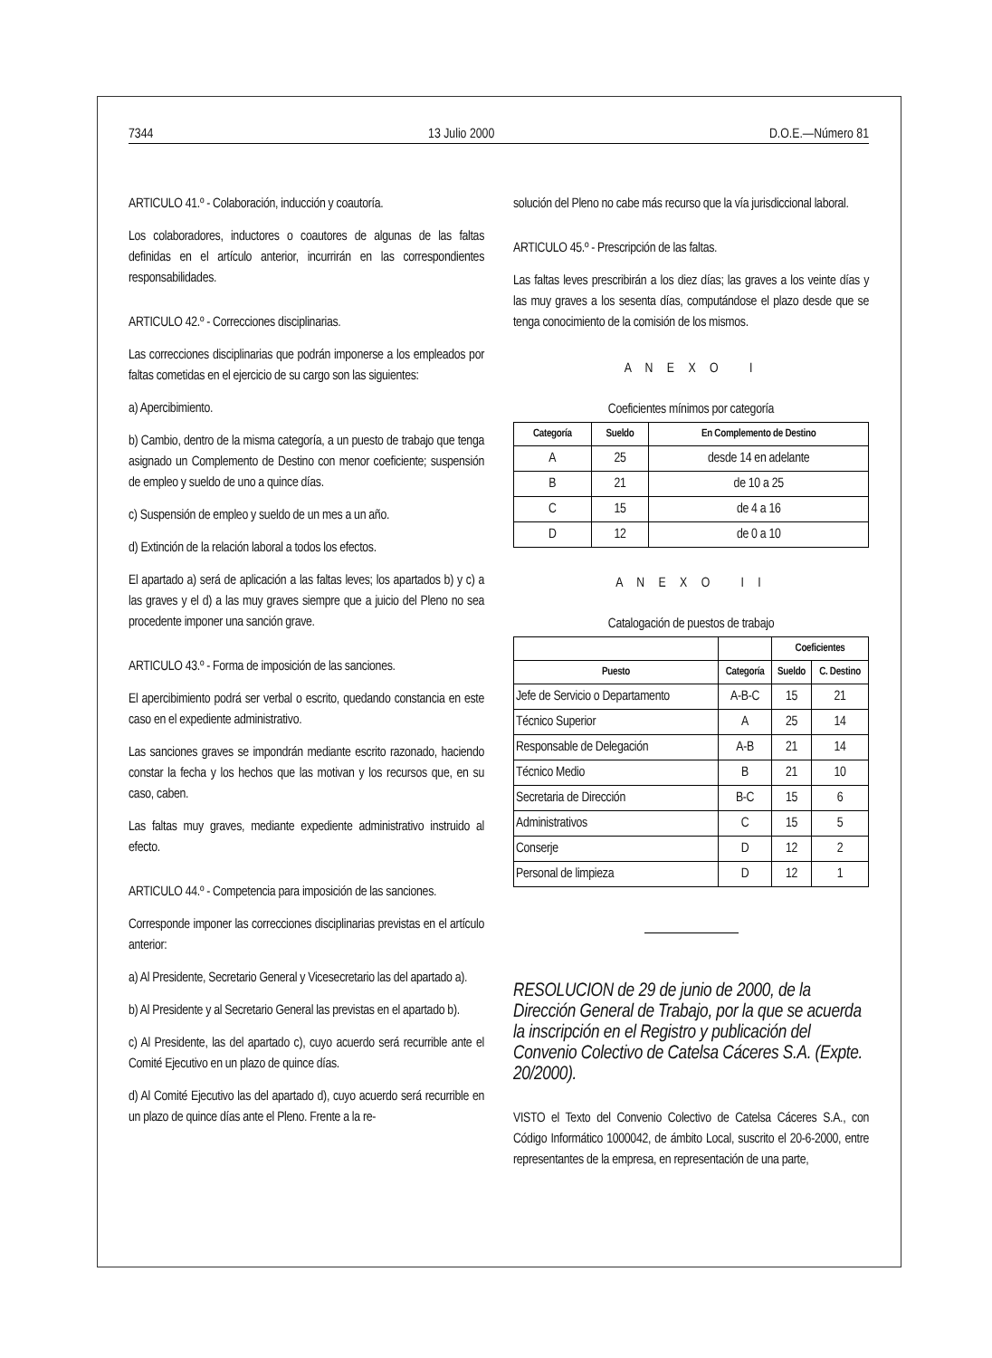7344 13 Julio 2000 D.O.E.—Número 81
ARTICULO 41.º - Colaboración, inducción y coautoría.
Los colaboradores, inductores o coautores de algunas de las faltas definidas en el artículo anterior, incurrirán en las correspondientes responsabilidades.
ARTICULO 42.º - Correcciones disciplinarias.
Las correcciones disciplinarias que podrán imponerse a los empleados por faltas cometidas en el ejercicio de su cargo son las siguientes:
a) Apercibimiento.
b) Cambio, dentro de la misma categoría, a un puesto de trabajo que tenga asignado un Complemento de Destino con menor coeficiente; suspensión de empleo y sueldo de uno a quince días.
c) Suspensión de empleo y sueldo de un mes a un año.
d) Extinción de la relación laboral a todos los efectos.
El apartado a) será de aplicación a las faltas leves; los apartados b) y c) a las graves y el d) a las muy graves siempre que a juicio del Pleno no sea procedente imponer una sanción grave.
ARTICULO 43.º - Forma de imposición de las sanciones.
El apercibimiento podrá ser verbal o escrito, quedando constancia en este caso en el expediente administrativo.
Las sanciones graves se impondrán mediante escrito razonado, haciendo constar la fecha y los hechos que las motivan y los recursos que, en su caso, caben.
Las faltas muy graves, mediante expediente administrativo instruido al efecto.
ARTICULO 44.º - Competencia para imposición de las sanciones.
Corresponde imponer las correcciones disciplinarias previstas en el artículo anterior:
a) Al Presidente, Secretario General y Vicesecretario las del apartado a).
b) Al Presidente y al Secretario General las previstas en el apartado b).
c) Al Presidente, las del apartado c), cuyo acuerdo será recurrible ante el Comité Ejecutivo en un plazo de quince días.
d) Al Comité Ejecutivo las del apartado d), cuyo acuerdo será recurrible en un plazo de quince días ante el Pleno. Frente a la re-
solución del Pleno no cabe más recurso que la vía jurisdiccional laboral.
ARTICULO 45.º - Prescripción de las faltas.
Las faltas leves prescribirán a los diez días; las graves a los veinte días y las muy graves a los sesenta días, computándose el plazo desde que se tenga conocimiento de la comisión de los mismos.
A N E X O I
Coeficientes mínimos por categoría
| Categoría | Sueldo | En Complemento de Destino |
| --- | --- | --- |
| A | 25 | desde 14 en adelante |
| B | 21 | de 10 a 25 |
| C | 15 | de 4 a 16 |
| D | 12 | de 0 a 10 |
A N E X O I I
Catalogación de puestos de trabajo
| | | Coeficientes | |
| --- | --- | --- | --- |
| Puesto | Categoría | Sueldo | C. Destino |
| Jefe de Servicio o Departamento | A-B-C | 15 | 21 |
| Técnico Superior | A | 25 | 14 |
| Responsable de Delegación | A-B | 21 | 14 |
| Técnico Medio | B | 21 | 10 |
| Secretaria de Dirección | B-C | 15 | 6 |
| Administrativos | C | 15 | 5 |
| Conserje | D | 12 | 2 |
| Personal de limpieza | D | 12 | 1 |
RESOLUCION de 29 de junio de 2000, de la Dirección General de Trabajo, por la que se acuerda la inscripción en el Registro y publicación del Convenio Colectivo de Catelsa Cáceres S.A. (Expte. 20/2000).
VISTO el Texto del Convenio Colectivo de Catelsa Cáceres S.A., con Código Informático 1000042, de ámbito Local, suscrito el 20-6-2000, entre representantes de la empresa, en representación de una parte,